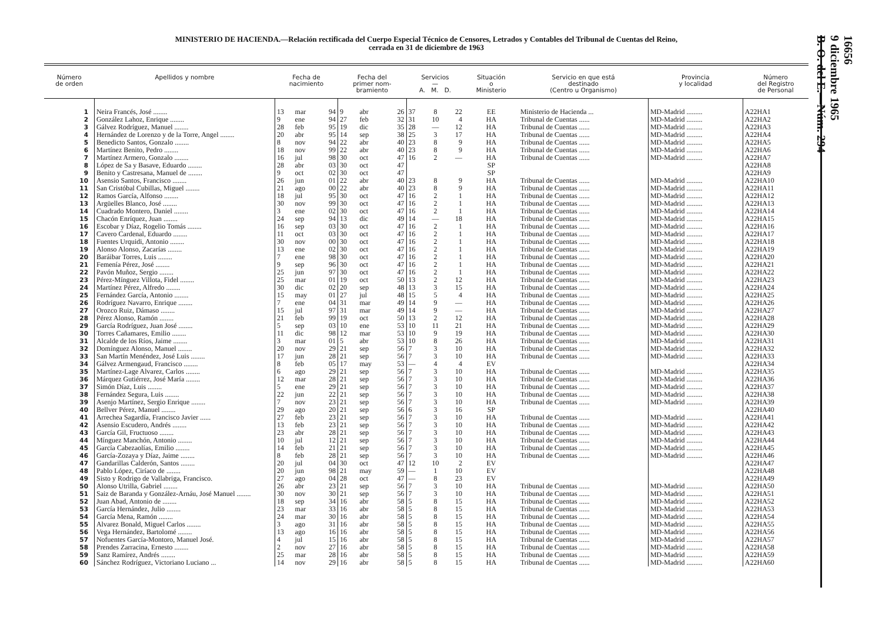MINISTERIO DE HACIENDA.—Relación rectificada del Cuerpo Especial Técnico de Censores, Letrados y Contables del Tribunal de Cuentas del Reino,
cerrada en 31 de diciembre de 1963
| Número de orden | Apellidos y nombre | Fecha de nacimiento | | | Fecha del primer nom- bramiento | | | Servicios — A. M. D. | | | Situación o Ministerio | Servicio en que está destinado (Centro u Organismo) | Provincia y localidad | Número del Registro de Personal |
| --- | --- | --- | --- | --- | --- | --- | --- | --- | --- | --- | --- | --- | --- | --- |
| 1 | Neira Francés, José ........ | 13 | mar | 94 | 9 | abr | 26 | 37 | 8 | 22 | EE | Ministerio de Hacienda ... | MD-Madrid ......... | A22HA1 |
| 2 | González Lahoz, Enrique ........ | 9 | ene | 94 | 27 | feb | 32 | 31 | 10 | 4 | HA | Tribunal de Cuentas ...... | MD-Madrid ......... | A22HA2 |
| 3 | Gálvez Rodríguez, Manuel ........ | 28 | feb | 95 | 19 | dic | 35 | 28 | — | 12 | HA | Tribunal de Cuentas ...... | MD-Madrid ......... | A22HA3 |
| 4 | Hernández de Lorenzo y de la Torre, Angel ........ | 20 | abr | 95 | 14 | sep | 38 | 25 | 3 | 17 | HA | Tribunal de Cuentas ...... | MD-Madrid ......... | A22HA4 |
| 5 | Benedicto Santos, Gonzalo ........ | 8 | nov | 94 | 22 | abr | 40 | 23 | 8 | 9 | HA | Tribunal de Cuentas ...... | MD-Madrid ......... | A22HA5 |
| 6 | Martínez Benito, Pedro ........ | 18 | nov | 99 | 22 | abr | 40 | 23 | 8 | 9 | HA | Tribunal de Cuentas ...... | MD-Madrid ......... | A22HA6 |
| 7 | Martínez Armero, Gonzalo ........ | 16 | jul | 98 | 30 | oct | 47 | 16 | 2 | — | HA | Tribunal de Cuentas ...... | MD-Madrid ......... | A22HA7 |
| 8 | López de Sa y Basave, Eduardo ........ | 28 | abr | 03 | 30 | oct | 47 | | | | SP | | | A22HA8 |
| 9 | Benito y Castresana, Manuel de ........ | 9 | oct | 02 | 30 | oct | 47 | | | | SP | | | A22HA9 |
| 10 | Asensio Santos, Francisco ........ | 26 | jun | 01 | 22 | abr | 40 | 23 | 8 | 9 | HA | Tribunal de Cuentas ...... | MD-Madrid ......... | A22HA10 |
| 11 | San Cristóbal Cubillas, Miguel ........ | 21 | ago | 00 | 22 | abr | 40 | 23 | 8 | 9 | HA | Tribunal de Cuentas ...... | MD-Madrid ......... | A22HA11 |
| 12 | Ramos García, Alfonso ........ | 18 | jul | 95 | 30 | oct | 47 | 16 | 2 | 1 | HA | Tribunal de Cuentas ...... | MD-Madrid ......... | A22HA12 |
| 13 | Argüelles Blanco, José ........ | 30 | nov | 99 | 30 | oct | 47 | 16 | 2 | 1 | HA | Tribunal de Cuentas ...... | MD-Madrid ......... | A22HA13 |
| 14 | Cuadrado Montero, Daniel ........ | 3 | ene | 02 | 30 | oct | 47 | 16 | 2 | 1 | HA | Tribunal de Cuentas ...... | MD-Madrid ......... | A22HA14 |
| 15 | Chacón Enríquez, Juan ........ | 24 | sep | 94 | 13 | dic | 49 | 14 | — | 18 | HA | Tribunal de Cuentas ...... | MD-Madrid ......... | A22HA15 |
| 16 | Escobar y Díaz, Rogelio Tomás ........ | 16 | sep | 03 | 30 | oct | 47 | 16 | 2 | 1 | HA | Tribunal de Cuentas ...... | MD-Madrid ......... | A22HA16 |
| 17 | Cavero Cardenal, Eduardo ........ | 11 | oct | 03 | 30 | oct | 47 | 16 | 2 | 1 | HA | Tribunal de Cuentas ...... | MD-Madrid ......... | A22HA17 |
| 18 | Fuentes Urquidi, Antonio ........ | 30 | nov | 00 | 30 | oct | 47 | 16 | 2 | 1 | HA | Tribunal de Cuentas ...... | MD-Madrid ......... | A22HA18 |
| 19 | Alonso Alonso, Zacarías ........ | 13 | ene | 02 | 30 | oct | 47 | 16 | 2 | 1 | HA | Tribunal de Cuentas ...... | MD-Madrid ......... | A22HA19 |
| 20 | Baráibar Torres, Luis ........ | 7 | ene | 98 | 30 | oct | 47 | 16 | 2 | 1 | HA | Tribunal de Cuentas ...... | MD-Madrid ......... | A22HA20 |
| 21 | Femenía Pérez, José ........ | 9 | sep | 96 | 30 | oct | 47 | 16 | 2 | 1 | HA | Tribunal de Cuentas ...... | MD-Madrid ......... | A22HA21 |
| 22 | Pavón Muñoz, Sergio ........ | 25 | jun | 97 | 30 | oct | 47 | 16 | 2 | 1 | HA | Tribunal de Cuentas ...... | MD-Madrid ......... | A22HA22 |
| 23 | Pérez-Mínguez Villota, Fidel ........ | 25 | mar | 01 | 19 | oct | 50 | 13 | 2 | 12 | HA | Tribunal de Cuentas ...... | MD-Madrid ......... | A22HA23 |
| 24 | Martínez Pérez, Alfredo ........ | 30 | dic | 02 | 20 | sep | 48 | 13 | 3 | 15 | HA | Tribunal de Cuentas ...... | MD-Madrid ......... | A22HA24 |
| 25 | Fernández García, Antonio ........ | 15 | may | 01 | 27 | jul | 48 | 15 | 5 | 4 | HA | Tribunal de Cuentas ...... | MD-Madrid ......... | A22HA25 |
| 26 | Rodríguez Navarro, Enrique ........ | 7 | ene | 04 | 31 | mar | 49 | 14 | 9 | — | HA | Tribunal de Cuentas ...... | MD-Madrid ......... | A22HA26 |
| 27 | Orozco Ruiz, Dámaso ........ | 15 | jul | 97 | 31 | mar | 49 | 14 | 9 | — | HA | Tribunal de Cuentas ...... | MD-Madrid ......... | A22HA27 |
| 28 | Pérez Alonso, Ramón ........ | 21 | feb | 99 | 19 | oct | 50 | 13 | 2 | 12 | HA | Tribunal de Cuentas ...... | MD-Madrid ......... | A22HA28 |
| 29 | García Rodríguez, Juan José ........ | 5 | sep | 03 | 10 | ene | 53 | 10 | 11 | 21 | HA | Tribunal de Cuentas ...... | MD-Madrid ......... | A22HA29 |
| 30 | Torres Cañamares, Emilio ........ | 11 | dic | 98 | 12 | mar | 53 | 10 | 9 | 19 | HA | Tribunal de Cuentas ...... | MD-Madrid ......... | A22HA30 |
| 31 | Alcalde de los Ríos, Jaime ........ | 3 | mar | 01 | 5 | abr | 53 | 10 | 8 | 26 | HA | Tribunal de Cuentas ...... | MD-Madrid ......... | A22HA31 |
| 32 | Domínguez Alonso, Manuel ........ | 20 | nov | 29 | 21 | sep | 56 | 7 | 3 | 10 | HA | Tribunal de Cuentas ...... | MD-Madrid ......... | A22HA32 |
| 33 | San Martín Menéndez, José Luis ........ | 17 | jun | 28 | 21 | sep | 56 | 7 | 3 | 10 | HA | Tribunal de Cuentas ...... | MD-Madrid ......... | A22HA33 |
| 34 | Gálvez Armengaud, Francisco ........ | 8 | feb | 05 | 17 | may | 53 | — | 4 | 4 | EV | | | A22HA34 |
| 35 | Martínez-Lage Alvarez, Carlos ........ | 6 | ago | 29 | 21 | sep | 56 | 7 | 3 | 10 | HA | Tribunal de Cuentas ...... | MD-Madrid ......... | A22HA35 |
| 36 | Márquez Gutiérrez, José María ........ | 12 | mar | 28 | 21 | sep | 56 | 7 | 3 | 10 | HA | Tribunal de Cuentas ...... | MD-Madrid ......... | A22HA36 |
| 37 | Simón Díaz, Luis ........ | 5 | ene | 29 | 21 | sep | 56 | 7 | 3 | 10 | HA | Tribunal de Cuentas ...... | MD-Madrid ......... | A22HA37 |
| 38 | Fernández Segura, Luis ........ | 22 | jun | 22 | 21 | sep | 56 | 7 | 3 | 10 | HA | Tribunal de Cuentas ...... | MD-Madrid ......... | A22HA38 |
| 39 | Asenjo Martínez, Sergio Enrique ........ | 7 | nov | 23 | 21 | sep | 56 | 7 | 3 | 10 | HA | Tribunal de Cuentas ...... | MD-Madrid ......... | A22HA39 |
| 40 | Bellver Pérez, Manuel ........ | 29 | ago | 20 | 21 | sep | 56 | 6 | 3 | 16 | SP | | | A22HA40 |
| 41 | Arrechea Sagardía, Francisco Javier ...... | 27 | feb | 23 | 21 | sep | 56 | 7 | 3 | 10 | HA | Tribunal de Cuentas ...... | MD-Madrid ......... | A22HA41 |
| 42 | Asensio Escudero, Andrés ........ | 13 | feb | 23 | 21 | sep | 56 | 7 | 3 | 10 | HA | Tribunal de Cuentas ...... | MD-Madrid ......... | A22HA42 |
| 43 | García Gil, Fructuoso ........ | 23 | abr | 28 | 21 | sep | 56 | 7 | 3 | 10 | HA | Tribunal de Cuentas ...... | MD-Madrid ......... | A22HA43 |
| 44 | Mínguez Manchón, Antonio ........ | 10 | jul | 12 | 21 | sep | 56 | 7 | 3 | 10 | HA | Tribunal de Cuentas ...... | MD-Madrid ......... | A22HA44 |
| 45 | García Cabezaolías, Emilio ........ | 14 | feb | 21 | 21 | sep | 56 | 7 | 3 | 10 | HA | Tribunal de Cuentas ...... | MD-Madrid ......... | A22HA45 |
| 46 | García-Zozaya y Díaz, Jaime ........ | 8 | feb | 28 | 21 | sep | 56 | 7 | 3 | 10 | HA | Tribunal de Cuentas ...... | MD-Madrid ......... | A22HA46 |
| 47 | Gandarillas Calderón, Santos ........ | 20 | jul | 04 | 30 | oct | 47 | 12 | 10 | 2 | EV | | | A22HA47 |
| 48 | Pablo López, Ciríaco de ........ | 20 | jun | 98 | 21 | may | 59 | — | 1 | 10 | EV | | | A22HA48 |
| 49 | Sisto y Rodrigo de Vallabriga, Francisco. | 27 | ago | 04 | 28 | oct | 47 | — | 8 | 23 | EV | | | A22HA49 |
| 50 | Alonso Utrilla, Gabriel ........ | 26 | abr | 23 | 21 | sep | 56 | 7 | 3 | 10 | HA | Tribunal de Cuentas ...... | MD-Madrid ......... | A22HA50 |
| 51 | Saiz de Baranda y González-Arnáu, José Manuel ........ | 30 | nov | 30 | 21 | sep | 56 | 7 | 3 | 10 | HA | Tribunal de Cuentas ...... | MD-Madrid ......... | A22HA51 |
| 52 | Juan Abad, Antonio de ........ | 18 | sep | 34 | 16 | abr | 58 | 5 | 8 | 15 | HA | Tribunal de Cuentas ...... | MD-Madrid ......... | A22HA52 |
| 53 | García Hernández, Julio ........ | 23 | mar | 33 | 16 | abr | 58 | 5 | 8 | 15 | HA | Tribunal de Cuentas ...... | MD-Madrid ......... | A22HA53 |
| 54 | García Mena, Ramón ........ | 24 | mar | 30 | 16 | abr | 58 | 5 | 8 | 15 | HA | Tribunal de Cuentas ...... | MD-Madrid ......... | A22HA54 |
| 55 | Alvarez Bonald, Miguel Carlos ........ | 3 | ago | 31 | 16 | abr | 58 | 5 | 8 | 15 | HA | Tribunal de Cuentas ...... | MD-Madrid ......... | A22HA55 |
| 56 | Vega Hernández, Bartolomé ........ | 13 | ago | 16 | 16 | abr | 58 | 5 | 8 | 15 | HA | Tribunal de Cuentas ...... | MD-Madrid ......... | A22HA56 |
| 57 | Nofuentes García-Montoro, Manuel José. | 4 | jul | 15 | 16 | abr | 58 | 5 | 8 | 15 | HA | Tribunal de Cuentas ...... | MD-Madrid ......... | A22HA57 |
| 58 | Prendes Zarracina, Ernesto ........ | 2 | nov | 27 | 16 | abr | 58 | 5 | 8 | 15 | HA | Tribunal de Cuentas ...... | MD-Madrid ......... | A22HA58 |
| 59 | Sanz Ramírez, Andrés ........ | 25 | mar | 28 | 16 | abr | 58 | 5 | 8 | 15 | HA | Tribunal de Cuentas ...... | MD-Madrid ......... | A22HA59 |
| 60 | Sánchez Rodríguez, Victoriano Luciano ... | 14 | nov | 29 | 16 | abr | 58 | 5 | 8 | 15 | HA | Tribunal de Cuentas ...... | MD-Madrid ......... | A22HA60 |
16656
9 diciembre 1965
B. O. del E.—Núm. 294